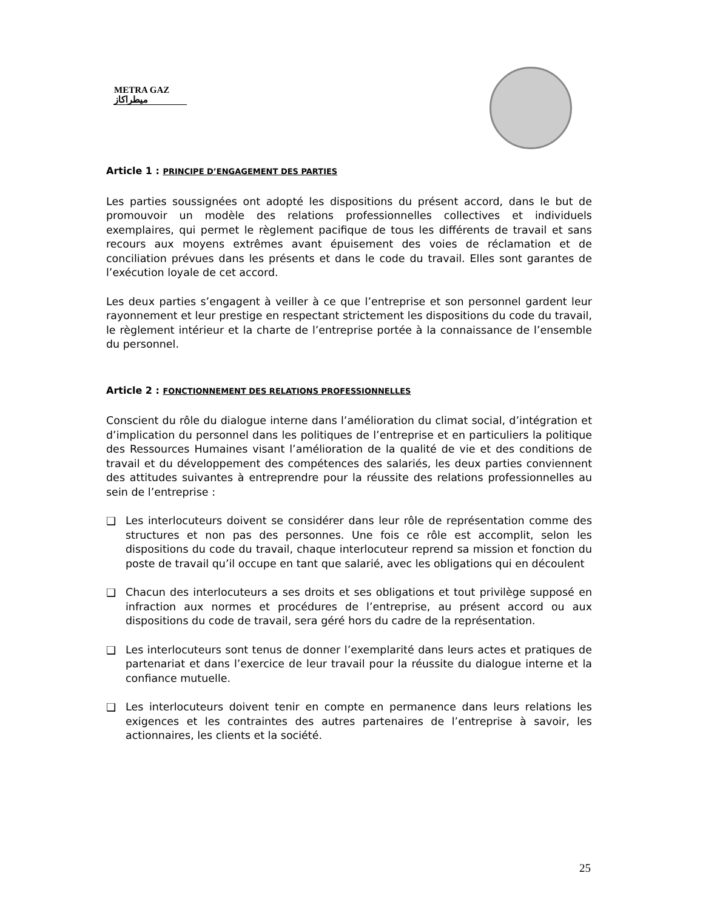METRA GAZ
ميطراكاز
Article 1 : PRINCIPE D’ENGAGEMENT DES PARTIES
Les parties soussignées ont adopté les dispositions du présent accord, dans le but de promouvoir un modèle des relations professionnelles collectives et individuels exemplaires, qui permet le règlement pacifique de tous les différents de travail et sans recours aux moyens extrêmes avant épuisement des voies de réclamation et de conciliation prévues dans les présents et dans le code du travail. Elles sont garantes de l’exécution loyale de cet accord.
Les deux parties s’engagent à veiller à ce que l’entreprise et son personnel gardent leur rayonnement et leur prestige en respectant strictement les dispositions du code du travail, le règlement intérieur et la charte de l’entreprise portée à la connaissance de l’ensemble du personnel.
Article 2 : FONCTIONNEMENT DES RELATIONS PROFESSIONNELLES
Conscient du rôle du dialogue interne dans l’amélioration du climat social, d’intégration et d’implication du personnel dans les politiques de l’entreprise et en particuliers la politique des Ressources Humaines visant l’amélioration de la qualité de vie et des conditions de travail et du développement des compétences des salariés, les deux parties conviennent des attitudes suivantes à entreprendre pour la réussite des relations professionnelles au sein de l’entreprise :
❑ Les interlocuteurs doivent se considérer dans leur rôle de représentation comme des structures et non pas des personnes. Une fois ce rôle est accomplit, selon les dispositions du code du travail, chaque interlocuteur reprend sa mission et fonction du poste de travail qu’il occupe en tant que salarié, avec les obligations qui en découlent
❑ Chacun des interlocuteurs a ses droits et ses obligations et tout privilège supposé en infraction aux normes et procédures de l’entreprise, au présent accord ou aux dispositions du code de travail, sera géré hors du cadre de la représentation.
❑ Les interlocuteurs sont tenus de donner l’exemplarité dans leurs actes et pratiques de partenariat et dans l’exercice de leur travail pour la réussite du dialogue interne et la confiance mutuelle.
❑ Les interlocuteurs doivent tenir en compte en permanence dans leurs relations les exigences et les contraintes des autres partenaires de l’entreprise à savoir, les actionnaires, les clients et la société.
25